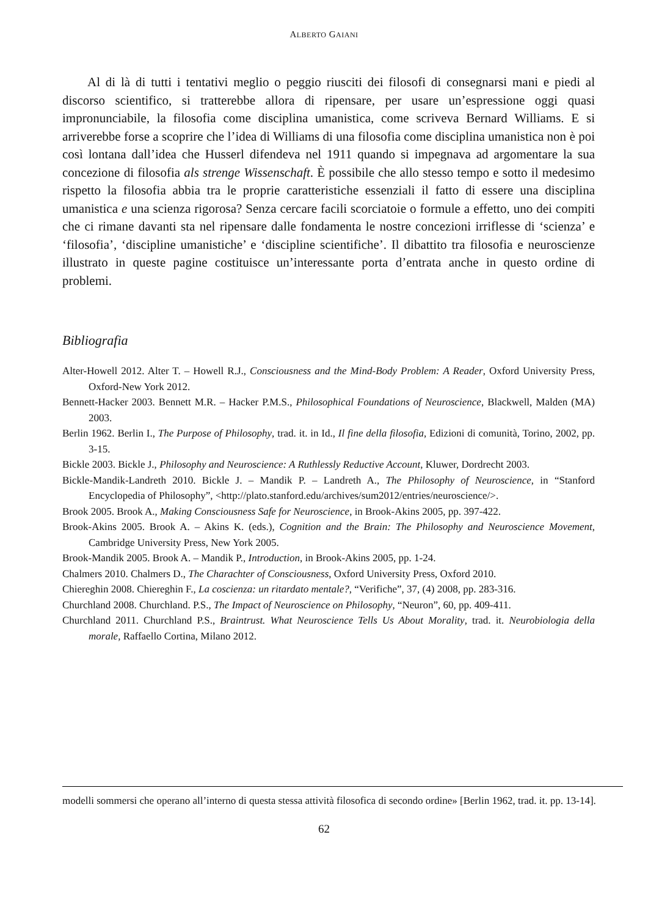ALBERTO GAIANI
Al di là di tutti i tentativi meglio o peggio riusciti dei filosofi di consegnarsi mani e piedi al discorso scientifico, si tratterebbe allora di ripensare, per usare un’espressione oggi quasi impronunciabile, la filosofia come disciplina umanistica, come scriveva Bernard Williams. E si arriverebbe forse a scoprire che l’idea di Williams di una filosofia come disciplina umanistica non è poi così lontana dall’idea che Husserl difendeva nel 1911 quando si impegnava ad argomentare la sua concezione di filosofia als strenge Wissenschaft. È possibile che allo stesso tempo e sotto il medesimo rispetto la filosofia abbia tra le proprie caratteristiche essenziali il fatto di essere una disciplina umanistica e una scienza rigorosa? Senza cercare facili scorciatoie o formule a effetto, uno dei compiti che ci rimane davanti sta nel ripensare dalle fondamenta le nostre concezioni irriflesse di ‘scienza’ e ‘filosofia’, ‘discipline umanistiche’ e ‘discipline scientifiche’. Il dibattito tra filosofia e neuroscienze illustrato in queste pagine costituisce un’interessante porta d’entrata anche in questo ordine di problemi.
Bibliografia
Alter-Howell 2012. Alter T. – Howell R.J., Consciousness and the Mind-Body Problem: A Reader, Oxford University Press, Oxford-New York 2012.
Bennett-Hacker 2003. Bennett M.R. – Hacker P.M.S., Philosophical Foundations of Neuroscience, Blackwell, Malden (MA) 2003.
Berlin 1962. Berlin I., The Purpose of Philosophy, trad. it. in Id., Il fine della filosofia, Edizioni di comunità, Torino, 2002, pp. 3-15.
Bickle 2003. Bickle J., Philosophy and Neuroscience: A Ruthlessly Reductive Account, Kluwer, Dordrecht 2003.
Bickle-Mandik-Landreth 2010. Bickle J. – Mandik P. – Landreth A., The Philosophy of Neuroscience, in “Stanford Encyclopedia of Philosophy”, <http://plato.stanford.edu/archives/sum2012/entries/neuroscience/>.
Brook 2005. Brook A., Making Consciousness Safe for Neuroscience, in Brook-Akins 2005, pp. 397-422.
Brook-Akins 2005. Brook A. – Akins K. (eds.), Cognition and the Brain: The Philosophy and Neuroscience Movement, Cambridge University Press, New York 2005.
Brook-Mandik 2005. Brook A. – Mandik P., Introduction, in Brook-Akins 2005, pp. 1-24.
Chalmers 2010. Chalmers D., The Charachter of Consciousness, Oxford University Press, Oxford 2010.
Chiereghin 2008. Chiereghin F., La coscienza: un ritardato mentale?, “Verifiche”, 37, (4) 2008, pp. 283-316.
Churchland 2008. Churchland. P.S., The Impact of Neuroscience on Philosophy, “Neuron”, 60, pp. 409-411.
Churchland 2011. Churchland P.S., Braintrust. What Neuroscience Tells Us About Morality, trad. it. Neurobiologia della morale, Raffaello Cortina, Milano 2012.
modelli sommersi che operano all’interno di questa stessa attività filosofica di secondo ordine» [Berlin 1962, trad. it. pp. 13-14].
62